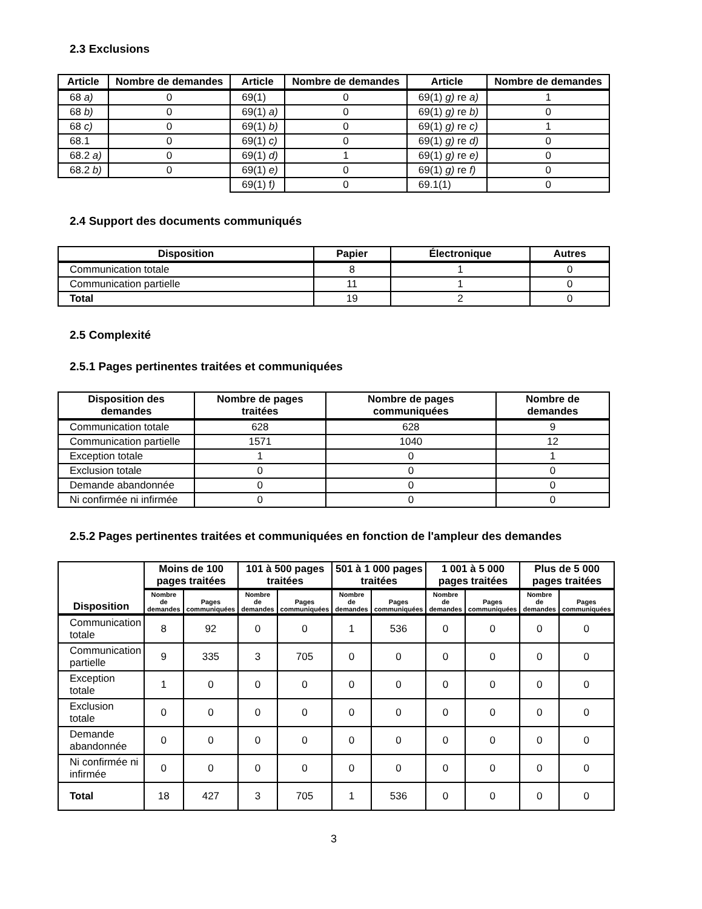2.3 Exclusions
| Article | Nombre de demandes | Article | Nombre de demandes | Article | Nombre de demandes |
| --- | --- | --- | --- | --- | --- |
| 68 a) | 0 | 69(1) | 0 | 69(1) g) re a) | 1 |
| 68 b) | 0 | 69(1) a) | 0 | 69(1) g) re b) | 0 |
| 68 c) | 0 | 69(1) b) | 0 | 69(1) g) re c) | 1 |
| 68.1 | 0 | 69(1) c) | 0 | 69(1) g) re d) | 0 |
| 68.2 a) | 0 | 69(1) d) | 1 | 69(1) g) re e) | 0 |
| 68.2 b) | 0 | 69(1) e) | 0 | 69(1) g) re f) | 0 |
| | | 69(1) f ) | 0 | 69.1(1) | 0 |
2.4 Support des documents communiqués
| Disposition | Papier | Électronique | Autres |
| --- | --- | --- | --- |
| Communication totale | 8 | 1 | 0 |
| Communication partielle | 11 | 1 | 0 |
| Total | 19 | 2 | 0 |
2.5 Complexité
2.5.1 Pages pertinentes traitées et communiquées
| Disposition des demandes | Nombre de pages traitées | Nombre de pages communiquées | Nombre de demandes |
| --- | --- | --- | --- |
| Communication totale | 628 | 628 | 9 |
| Communication partielle | 1571 | 1040 | 12 |
| Exception totale | 1 | 0 | 1 |
| Exclusion totale | 0 | 0 | 0 |
| Demande abandonnée | 0 | 0 | 0 |
| Ni confirmée ni infirmée | 0 | 0 | 0 |
2.5.2 Pages pertinentes traitées et communiquées en fonction de l'ampleur des demandes
| Disposition | Moins de 100 pages traitées | | 101 à 500 pages traitées | | 501 à 1 000 pages traitées | | 1 001 à 5 000 pages traitées | | Plus de 5 000 pages traitées | |
| --- | --- | --- | --- | --- | --- | --- | --- | --- | --- | --- |
| | Nombre de demandes | Pages communiquées | Nombre de demandes | Pages communiquées | Nombre de demandes | Pages communiquées | Nombre de demandes | Pages communiquées | Nombre de demandes | Pages communiquées |
| Communication totale | 8 | 92 | 0 | 0 | 1 | 536 | 0 | 0 | 0 | 0 |
| Communication partielle | 9 | 335 | 3 | 705 | 0 | 0 | 0 | 0 | 0 | 0 |
| Exception totale | 1 | 0 | 0 | 0 | 0 | 0 | 0 | 0 | 0 | 0 |
| Exclusion totale | 0 | 0 | 0 | 0 | 0 | 0 | 0 | 0 | 0 | 0 |
| Demande abandonnée | 0 | 0 | 0 | 0 | 0 | 0 | 0 | 0 | 0 | 0 |
| Ni confirmée ni infirmée | 0 | 0 | 0 | 0 | 0 | 0 | 0 | 0 | 0 | 0 |
| Total | 18 | 427 | 3 | 705 | 1 | 536 | 0 | 0 | 0 | 0 |
3